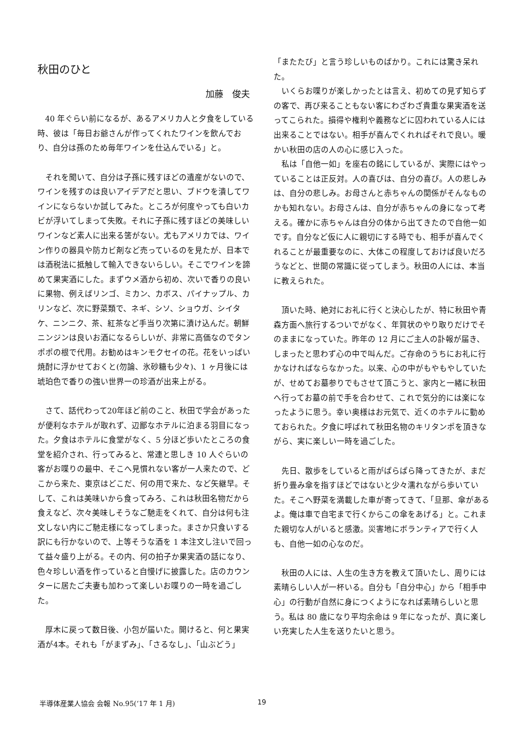秋田のひと
加藤　俊夫
40 年ぐらい前になるが、あるアメリカ人と夕食をしている時、彼は「毎日お爺さんが作ってくれたワインを飲んでおり、自分は孫のため毎年ワインを仕込んでいる」と。
それを聞いて、自分は子孫に残すほどの遺産がないので、ワインを残すのは良いアイデアだと思い、ブドウを潰してワインにならないか試してみた。ところが何度やっても白いカビが浮いてしまって失敗。それに子孫に残すほどの美味しいワインなど素人に出来る筈がない。尤もアメリカでは、ワイン作りの器具や防カビ剤など売っているのを見たが、日本では酒税法に抵触して輸入できないらしい。そこでワインを諦めて果実酒にした。まずウメ酒から初め、次いで香りの良いに果物、例えばリンゴ、ミカン、カボス、パイナップル、カリンなど、次に野菜類で、ネギ、シソ、ショウガ、シイタケ、ニンニク、茶、紅茶など手当り次第に漬け込んだ。朝鮮ニンジンは良いお酒になるらしいが、非常に高価なのでタンポポの根で代用。お勧めはキンモクセイの花。花をいっぱい焼酎に浮かせておくと(勿論、氷砂糖も少々)、1 ヶ月後には琥珀色で香りの強い世界一の珍酒が出来上がる。
さて、話代わって20年ほど前のこと、秋田で学会があったが便利なホテルが取れず、辺鄙なホテルに泊まる羽目になった。夕食はホテルに食堂がなく、5 分ほど歩いたところの食堂を紹介され、行ってみると、常連と思しき 10 人ぐらいの客がお喋りの最中、そこへ見慣れない客が一人来たので、どこから来た、東京はどこだ、何の用で来た、など矢継早。そして、これは美味いから食ってみろ、これは秋田名物だから食えなど、次々美味しそうなご馳走をくれて、自分は何も注文しない内にご馳走様になってしまった。まさか只食いする訳にも行かないので、上等そうな酒を 1 本注文し注いで回って益々盛り上がる。その内、何の拍子か果実酒の話になり、色々珍しい酒を作っていると自慢げに披露した。店のカウンターに居たご夫妻も加わって楽しいお喋りの一時を過ごした。
厚木に戻って数日後、小包が届いた。開けると、何と果実酒が4本。それも「がまずみ」、「さるなし」、「山ぶどう」
「またたび」と言う珍しいものばかり。これには驚き呆れた。
いくらお喋りが楽しかったとは言え、初めての見ず知らずの客で、再び来ることもない客にわざわざ貴重な果実酒を送ってこられた。損得や権利や義務などに囚われている人には出来ることではない。相手が喜んでくれればそれで良い。暖かい秋田の店の人の心に感じ入った。
私は「自他一如」を座右の銘にしているが、実際にはやっていることは正反対。人の喜びは、自分の喜び。人の悲しみは、自分の悲しみ。お母さんと赤ちゃんの関係がそんなものかも知れない。お母さんは、自分が赤ちゃんの身になって考える。確かに赤ちゃんは自分の体から出てきたので自他一如です。自分など仮に人に親切にする時でも、相手が喜んでくれることが最重要なのに、大体この程度しておけば良いだろうなどと、世間の常識に従ってしまう。秋田の人には、本当に教えられた。
頂いた時、絶対にお礼に行くと決心したが、特に秋田や青森方面へ旅行するついでがなく、年賀状のやり取りだけでそのままになっていた。昨年の 12 月にご主人の訃報が届き、しまったと思わず心の中で叫んだ。ご存命のうちにお礼に行かなければならなかった。以来、心の中がもやもやしていたが、せめてお墓参りでもさせて頂こうと、家内と一緒に秋田へ行ってお墓の前で手を合わせて、これで気分的には楽になったように思う。幸い奥様はお元気で、近くのホテルに勤めておられた。夕食に呼ばれて秋田名物のキリタンポを頂きながら、実に楽しい一時を過ごした。
先日、散歩をしていると雨がぱらぱら降ってきたが、まだ折り畳み傘を指すほどではないと少々濡れながら歩いていた。そこへ野菜を満載した車が寄ってきて、「旦那、傘があるよ。俺は車で自宅まで行くからこの傘をあげる」と。これまた親切な人がいると感激。災害地にボランティアで行く人も、自他一如の心なのだ。
秋田の人には、人生の生き方を教えて頂いたし、周りには素晴らしい人が一杯いる。自分も「自分中心」から「相手中心」の行動が自然に身につくようになれば素晴らしいと思う。私は 80 歳になり平均余命は 9 年になったが、真に楽しい充実した人生を送りたいと思う。
半導体産業人協会 会報 No.95(‘17 年 1 月) 19